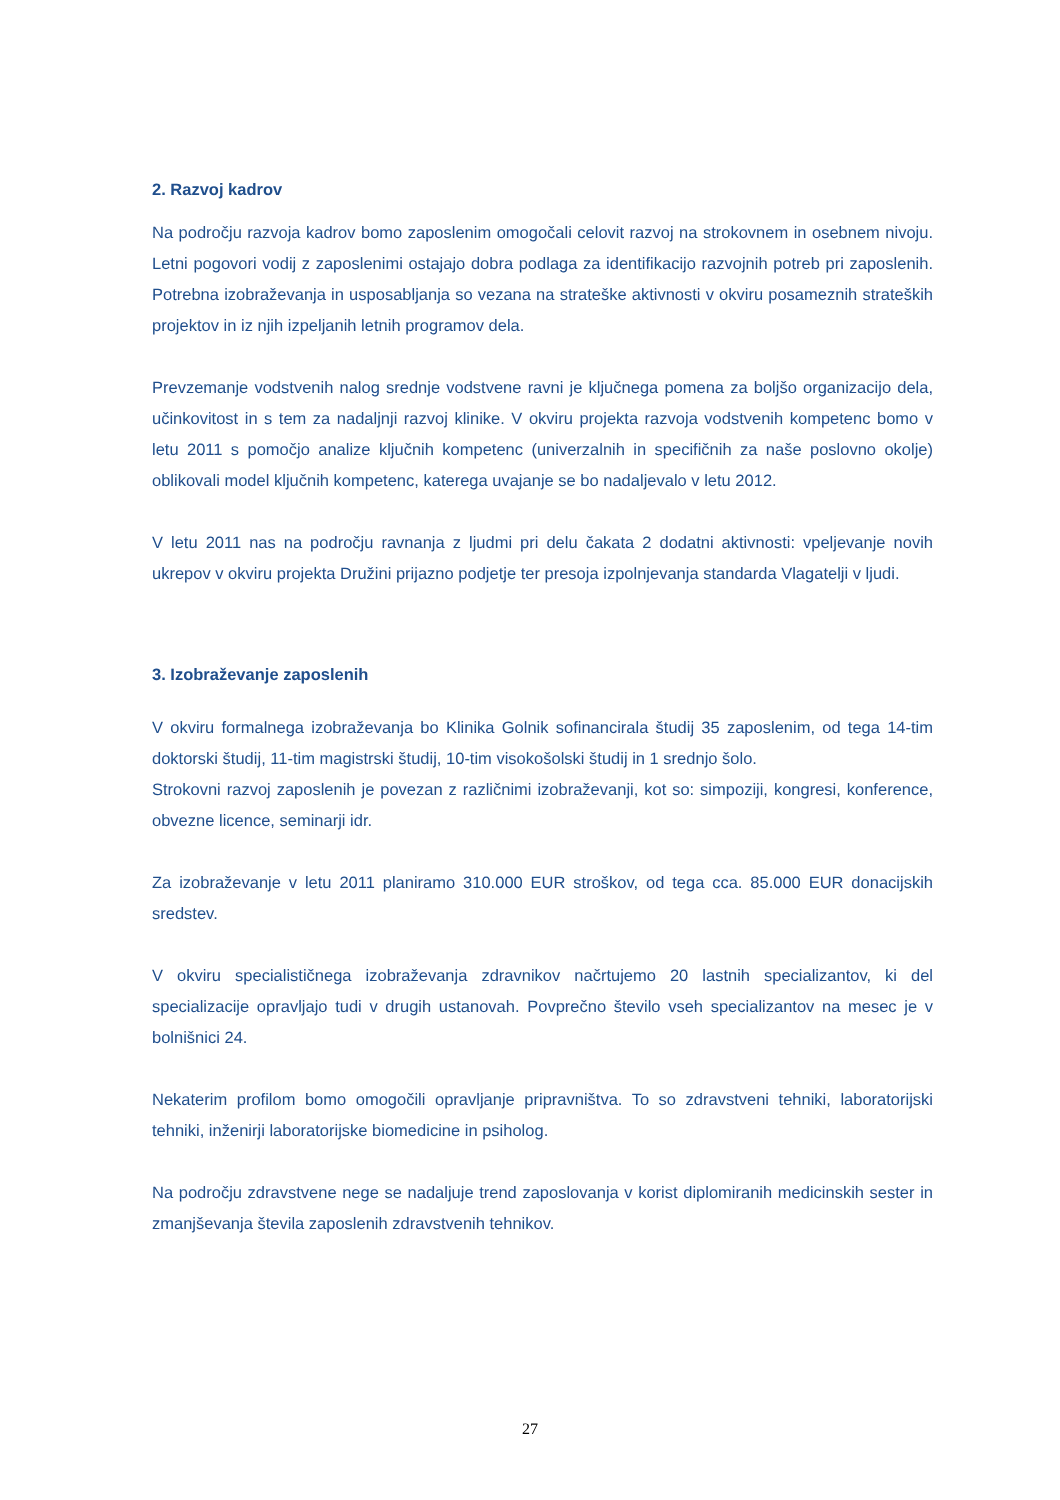2. Razvoj kadrov
Na področju razvoja kadrov bomo zaposlenim omogočali celovit razvoj na strokovnem in osebnem nivoju. Letni pogovori vodij z zaposlenimi ostajajo dobra podlaga za identifikacijo razvojnih potreb pri zaposlenih. Potrebna izobraževanja in usposabljanja so vezana na strateške aktivnosti v okviru posameznih strateških projektov in iz njih izpeljanih letnih programov dela.
Prevzemanje vodstvenih nalog srednje vodstvene ravni je ključnega pomena za boljšo organizacijo dela, učinkovitost in s tem za nadaljnji razvoj klinike. V okviru projekta razvoja vodstvenih kompetenc bomo v letu 2011 s pomočjo analize ključnih kompetenc (univerzalnih in specifičnih za naše poslovno okolje) oblikovali model ključnih kompetenc, katerega uvajanje se bo nadaljevalo v letu 2012.
V letu 2011 nas na področju ravnanja z ljudmi pri delu čakata 2 dodatni aktivnosti: vpeljevanje novih ukrepov v okviru projekta Družini prijazno podjetje ter presoja izpolnjevanja standarda Vlagatelji v ljudi.
3. Izobraževanje zaposlenih
V okviru formalnega izobraževanja bo Klinika Golnik sofinancirala študij 35 zaposlenim, od tega 14-tim doktorski študij, 11-tim magistrski študij, 10-tim visokošolski študij in 1 srednjo šolo.
Strokovni razvoj zaposlenih je povezan z različnimi izobraževanji, kot so: simpoziji, kongresi, konference, obvezne licence, seminarji idr.
Za izobraževanje v letu 2011 planiramo 310.000 EUR stroškov, od tega cca. 85.000 EUR donacijskih sredstev.
V okviru specialističnega izobraževanja zdravnikov načrtujemo 20 lastnih specializantov, ki del specializacije opravljajo tudi v drugih ustanovah. Povprečno število vseh specializantov na mesec je v bolnišnici 24.
Nekaterim profilom bomo omogočili opravljanje pripravništva. To so zdravstveni tehniki, laboratorijski tehniki, inženirji laboratorijske biomedicine in psiholog.
Na področju zdravstvene nege se nadaljuje trend zaposlovanja v korist diplomiranih medicinskih sester in zmanjševanja števila zaposlenih zdravstvenih tehnikov.
27